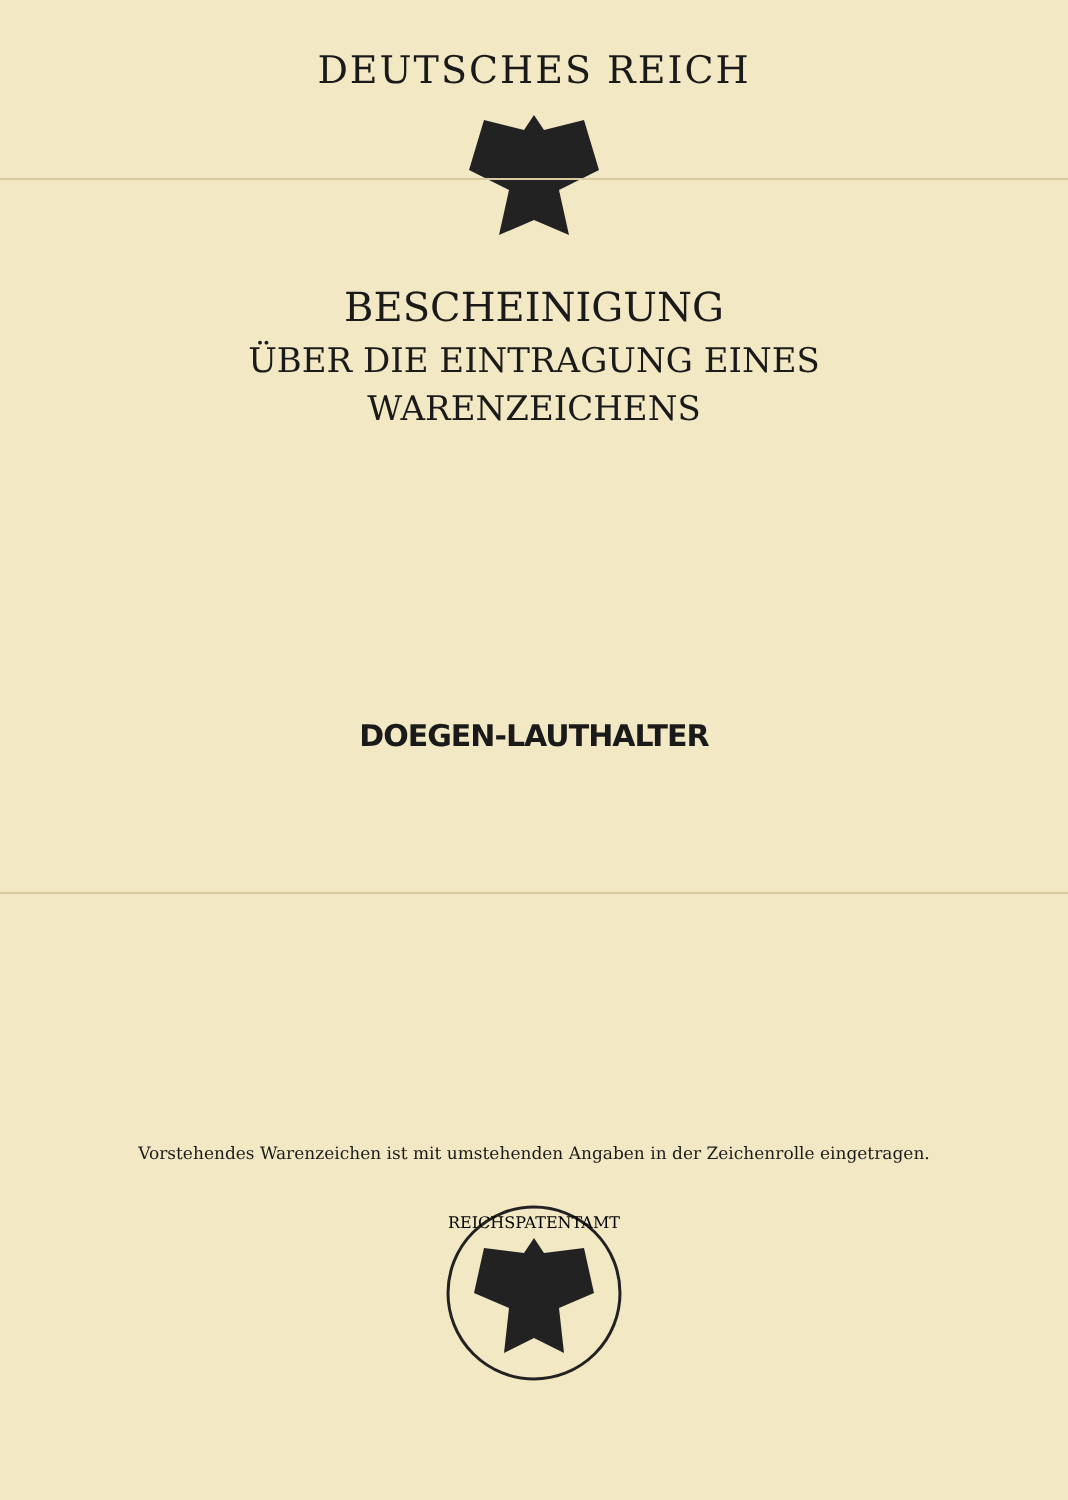DEUTSCHES REICH
BESCHEINIGUNG
ÜBER DIE EINTRAGUNG EINES
WARENZEICHENS
DOEGEN-LAUTHALTER
Vorstehendes Warenzeichen ist mit umstehenden Angaben in der Zeichenrolle eingetragen.
REICHSPATENTAMT